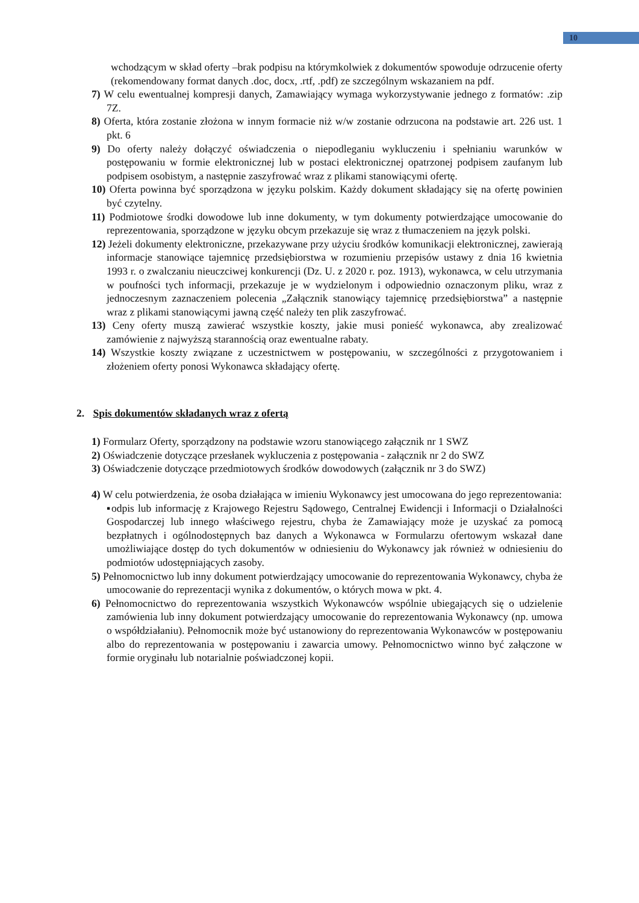10
wchodzącym w skład oferty –brak podpisu na którymkolwiek z dokumentów spowoduje odrzucenie oferty (rekomendowany format danych .doc, docx, .rtf, .pdf) ze szczególnym wskazaniem na pdf.
7) W celu ewentualnej kompresji danych, Zamawiający wymaga wykorzystywanie jednego z formatów: .zip 7Z.
8) Oferta, która zostanie złożona w innym formacie niż w/w zostanie odrzucona na podstawie art. 226 ust. 1 pkt. 6
9) Do oferty należy dołączyć oświadczenia o niepodleganiu wykluczeniu i spełnianiu warunków w postępowaniu w formie elektronicznej lub w postaci elektronicznej opatrzonej podpisem zaufanym lub podpisem osobistym, a następnie zaszyfrować wraz z plikami stanowiącymi ofertę.
10) Oferta powinna być sporządzona w języku polskim. Każdy dokument składający się na ofertę powinien być czytelny.
11) Podmiotowe środki dowodowe lub inne dokumenty, w tym dokumenty potwierdzające umocowanie do reprezentowania, sporządzone w języku obcym przekazuje się wraz z tłumaczeniem na język polski.
12) Jeżeli dokumenty elektroniczne, przekazywane przy użyciu środków komunikacji elektronicznej, zawierają informacje stanowiące tajemnicę przedsiębiorstwa w rozumieniu przepisów ustawy z dnia 16 kwietnia 1993 r. o zwalczaniu nieuczciwej konkurencji (Dz. U. z 2020 r. poz. 1913), wykonawca, w celu utrzymania w poufności tych informacji, przekazuje je w wydzielonym i odpowiednio oznaczonym pliku, wraz z jednoczesnym zaznaczeniem polecenia „Załącznik stanowiący tajemnicę przedsiębiorstwa” a następnie wraz z plikami stanowiącymi jawną część należy ten plik zaszyfrować.
13) Ceny oferty muszą zawierać wszystkie koszty, jakie musi ponieść wykonawca, aby zrealizować zamówienie z najwyższą starannością oraz ewentualne rabaty.
14) Wszystkie koszty związane z uczestnictwem w postępowaniu, w szczególności z przygotowaniem i złożeniem oferty ponosi Wykonawca składający ofertę.
2. Spis dokumentów składanych wraz z ofertą
1) Formularz Oferty, sporządzony na podstawie wzoru stanowiącego załącznik nr 1 SWZ
2) Oświadczenie dotyczące przesłanek wykluczenia z postępowania - załącznik nr 2 do SWZ
3) Oświadczenie dotyczące przedmiotowych środków dowodowych (załącznik nr 3 do SWZ)
4) W celu potwierdzenia, że osoba działająca w imieniu Wykonawcy jest umocowana do jego reprezentowania:
▪odpis lub informację z Krajowego Rejestru Sądowego, Centralnej Ewidencji i Informacji o Działalności Gospodarczej lub innego właściwego rejestru, chyba że Zamawiający może je uzyskać za pomocą bezpłatnych i ogólnodostępnych baz danych a Wykonawca w Formularzu ofertowym wskazał dane umożliwiające dostęp do tych dokumentów w odniesieniu do Wykonawcy jak również w odniesieniu do podmiotów udostępniających zasoby.
5) Pełnomocnictwo lub inny dokument potwierdzający umocowanie do reprezentowania Wykonawcy, chyba że umocowanie do reprezentacji wynika z dokumentów, o których mowa w pkt. 4.
6) Pełnomocnictwo do reprezentowania wszystkich Wykonawców wspólnie ubiegających się o udzielenie zamówienia lub inny dokument potwierdzający umocowanie do reprezentowania Wykonawcy (np. umowa o współdziałaniu). Pełnomocnik może być ustanowiony do reprezentowania Wykonawców w postępowaniu albo do reprezentowania w postępowaniu i zawarcia umowy. Pełnomocnictwo winno być załączone w formie oryginału lub notarialnie poświadczonej kopii.